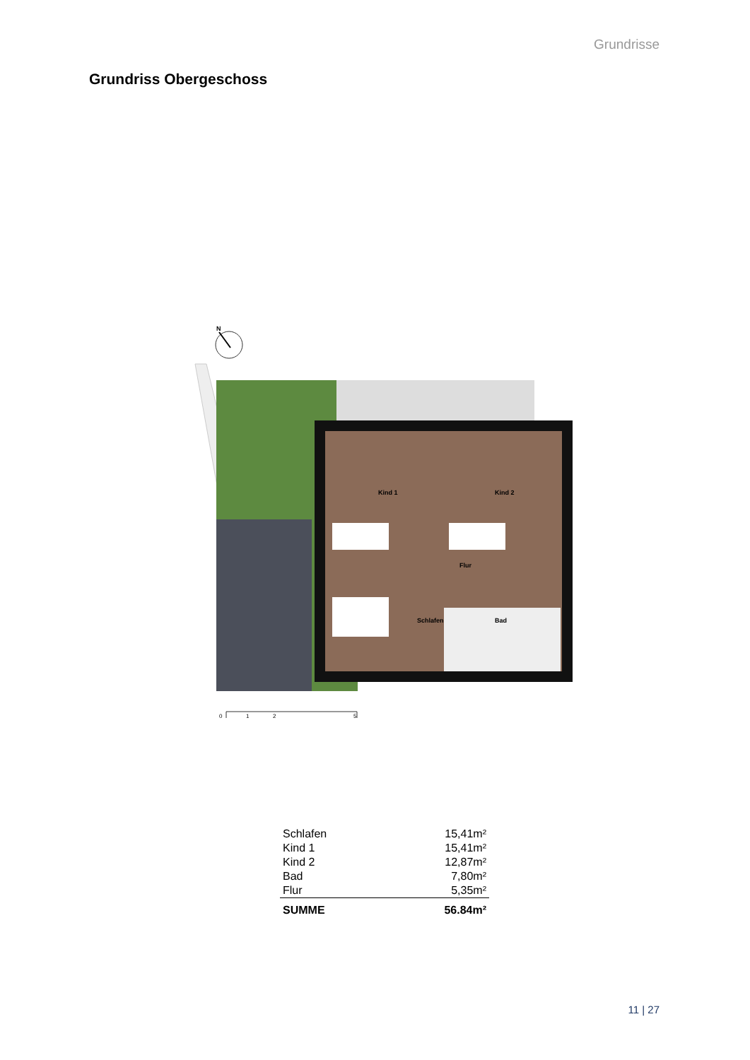Grundrisse
Grundriss Obergeschoss
N
Kind 1
Kind 2
Flur
Schlafen
Bad
0
1
2
5
| Schlafen | 15,41m² |
| Kind 1 | 15,41m² |
| Kind 2 | 12,87m² |
| Bad | 7,80m² |
| Flur | 5,35m² |
| SUMME | 56.84m² |
11 | 27